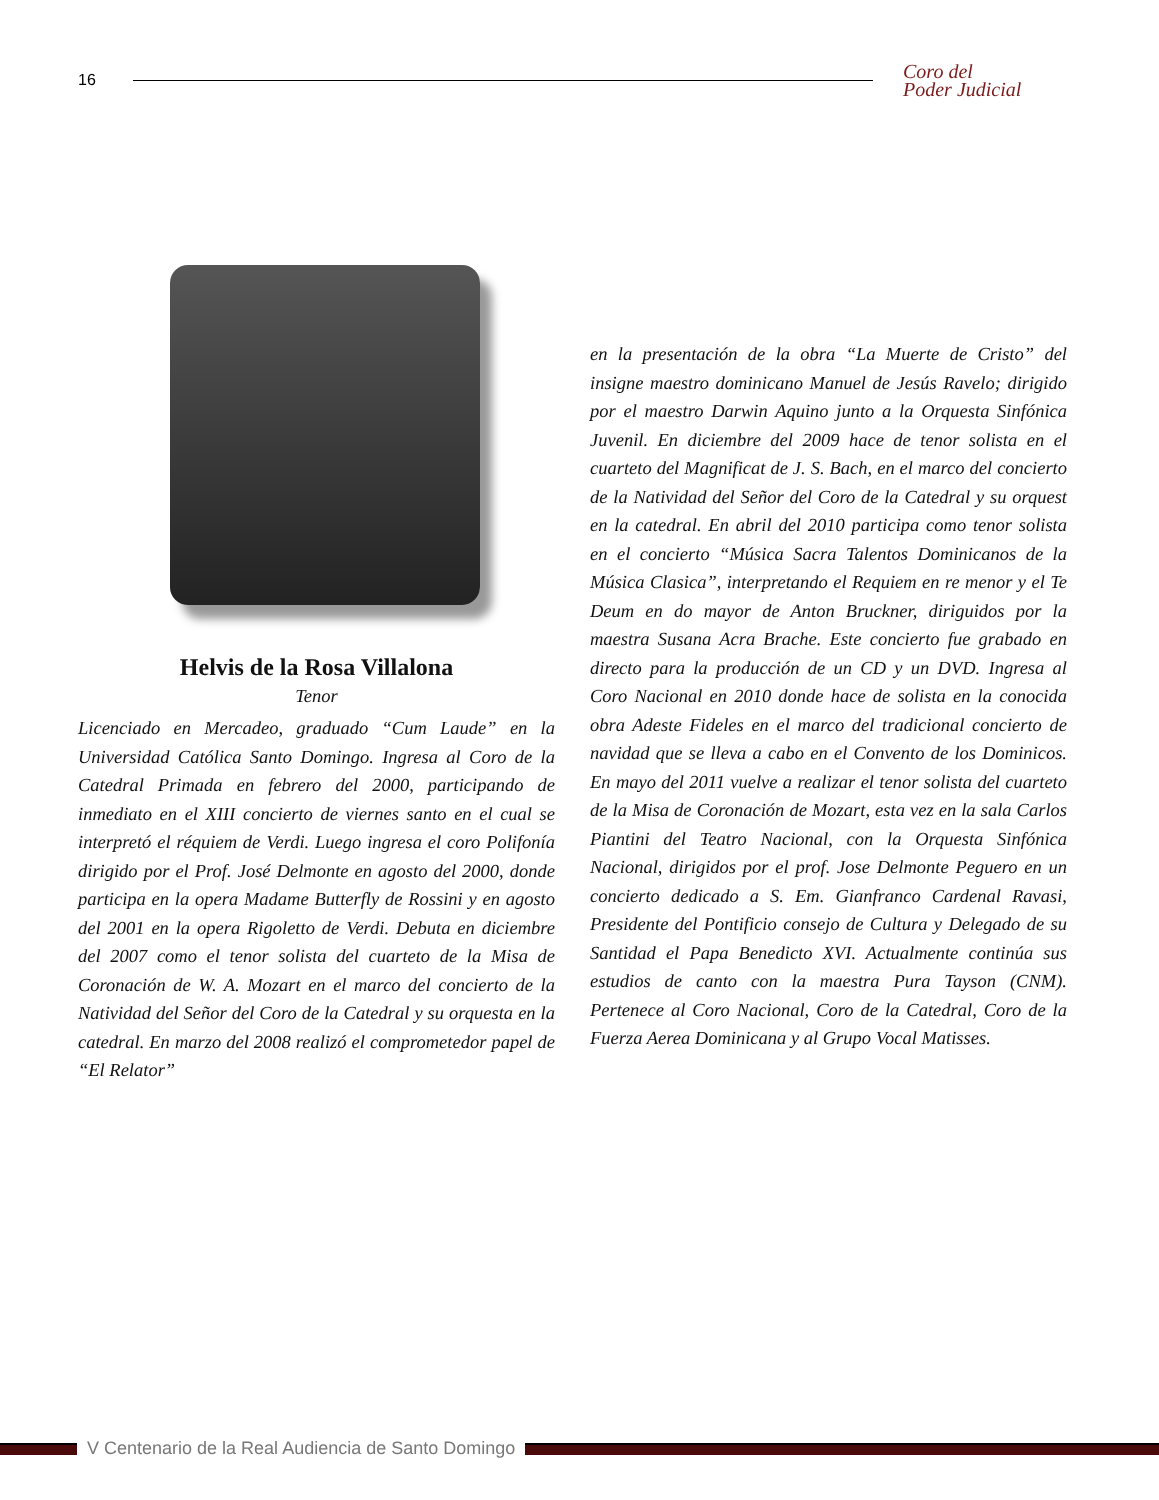16
Coro del
Poder Judicial
Helvis de la Rosa Villalona
Tenor
Licenciado en Mercadeo, graduado “Cum Laude” en la Universidad Católica Santo Domingo. Ingresa al Coro de la Catedral Primada en febrero del 2000, participando de inmediato en el XIII concierto de viernes santo en el cual se interpretó el réquiem de Verdi. Luego ingresa el coro Polifonía dirigido por el Prof. José Delmonte en agosto del 2000, donde participa en la opera Madame Butterfly de Rossini y en agosto del 2001 en la opera Rigoletto de Verdi. Debuta en diciembre del 2007 como el tenor solista del cuarteto de la Misa de Coronación de W. A. Mozart en el marco del concierto de la Natividad del Señor del Coro de la Catedral y su orquesta en la catedral. En marzo del 2008 realizó el comprometedor papel de “El Relator”
en la presentación de la obra “La Muerte de Cristo” del insigne maestro dominicano Manuel de Jesús Ravelo; dirigido por el maestro Darwin Aquino junto a la Orquesta Sinfónica Juvenil. En diciembre del 2009 hace de tenor solista en el cuarteto del Magnificat de J. S. Bach, en el marco del concierto de la Natividad del Señor del Coro de la Catedral y su orquest en la catedral. En abril del 2010 participa como tenor solista en el concierto “Música Sacra Talentos Dominicanos de la Música Clasica”, interpretando el Requiem en re menor y el Te Deum en do mayor de Anton Bruckner, diriguidos por la maestra Susana Acra Brache. Este concierto fue grabado en directo para la producción de un CD y un DVD. Ingresa al Coro Nacional en 2010 donde hace de solista en la conocida obra Adeste Fideles en el marco del tradicional concierto de navidad que se lleva a cabo en el Convento de los Dominicos. En mayo del 2011 vuelve a realizar el tenor solista del cuarteto de la Misa de Coronación de Mozart, esta vez en la sala Carlos Piantini del Teatro Nacional, con la Orquesta Sinfónica Nacional, dirigidos por el prof. Jose Delmonte Peguero en un concierto dedicado a S. Em. Gianfranco Cardenal Ravasi, Presidente del Pontificio consejo de Cultura y Delegado de su Santidad el Papa Benedicto XVI. Actualmente continúa sus estudios de canto con la maestra Pura Tayson (CNM). Pertenece al Coro Nacional, Coro de la Catedral, Coro de la Fuerza Aerea Dominicana y al Grupo Vocal Matisses.
V Centenario de la Real Audiencia de Santo Domingo